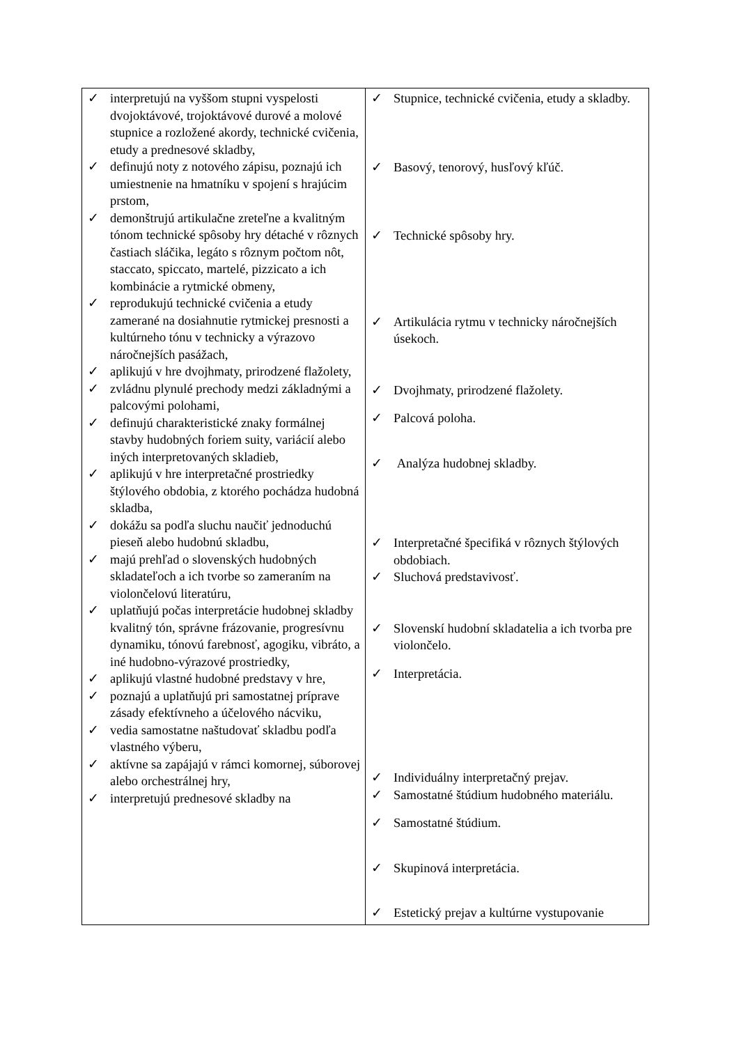| ✓ interpretujú na vyššom stupni vyspelosti dvojoktávové, trojoktávové durové a molové stupnice a rozložené akordy, technické cvičenia, etudy a prednesové skladby, ✓ definujú noty z notového zápisu, poznajú ich umiestnenie na hmatníku v spojení s hrajúcim prstom, ✓ demonštrujú artikulačne zreteľne a kvalitným tónom technické spôsoby hry détaché v rôznych častiach sláčika, legáto s rôznym počtom nôt, staccato, spiccato, martelé, pizzicato a ich kombinácie a rytmické obmeny, ✓ reprodukujú technické cvičenia a etudy zamerané na dosiahnutie rytmickej presnosti a kultúrneho tónu v technicky a výrazovo náročnejších pasážach, ✓ aplikujú v hre dvojhmaty, prirodzené flažolety, ✓ zvládnu plynulé prechody medzi základnými a palcovými polohami, ✓ definujú charakteristické znaky formálnej stavby hudobných foriem suity, variácií alebo iných interpretovaných skladieb, ✓ aplikujú v hre interpretačné prostriedky štýlového obdobia, z ktorého pochádza hudobná skladba, ✓ dokážu sa podľa sluchu naučiť jednoduchú pieseň alebo hudobnú skladbu, ✓ majú prehľad o slovenských hudobných skladateľoch a ich tvorbe so zameraním na violončelovú literatúru, ✓ uplatňujú počas interpretácie hudobnej skladby kvalitný tón, správne frázovanie, progresívnu dynamiku, tónovú farebnosť, agogiku, vibráto, a iné hudobno-výrazové prostriedky, ✓ aplikujú vlastné hudobné predstavy v hre, ✓ poznajú a uplatňujú pri samostatnej príprave zásady efektívneho a účelového nácviku, ✓ vedia samostatne naštudovať skladbu podľa vlastného výberu, ✓ aktívne sa zapájajú v rámci komornej, súborovej alebo orchestrálnej hry, ✓ interpretujú prednesové skladby na | ✓ Stupnice, technické cvičenia, etudy a skladby. ✓ Basový, tenorový, husľový kľúč. ✓ Technické spôsoby hry. ✓ Artikulácia rytmu v technicky náročnejších úsekoch. ✓ Dvojhmaty, prirodzené flažolety. ✓ Palcová poloha. ✓ Analýza hudobnej skladby. ✓ Interpretačné špecifiká v rôznych štýlových obdobiach. ✓ Sluchová predstavivosť. ✓ Slovenskí hudobní skladatelia a ich tvorba pre violončelo. ✓ Interpretácia. ✓ Individuálny interpretačný prejav. ✓ Samostatné štúdium hudobného materiálu. ✓ Samostatné štúdium. ✓ Skupinová interpretácia. ✓ Estetický prejav a kultúrne vystupovanie |